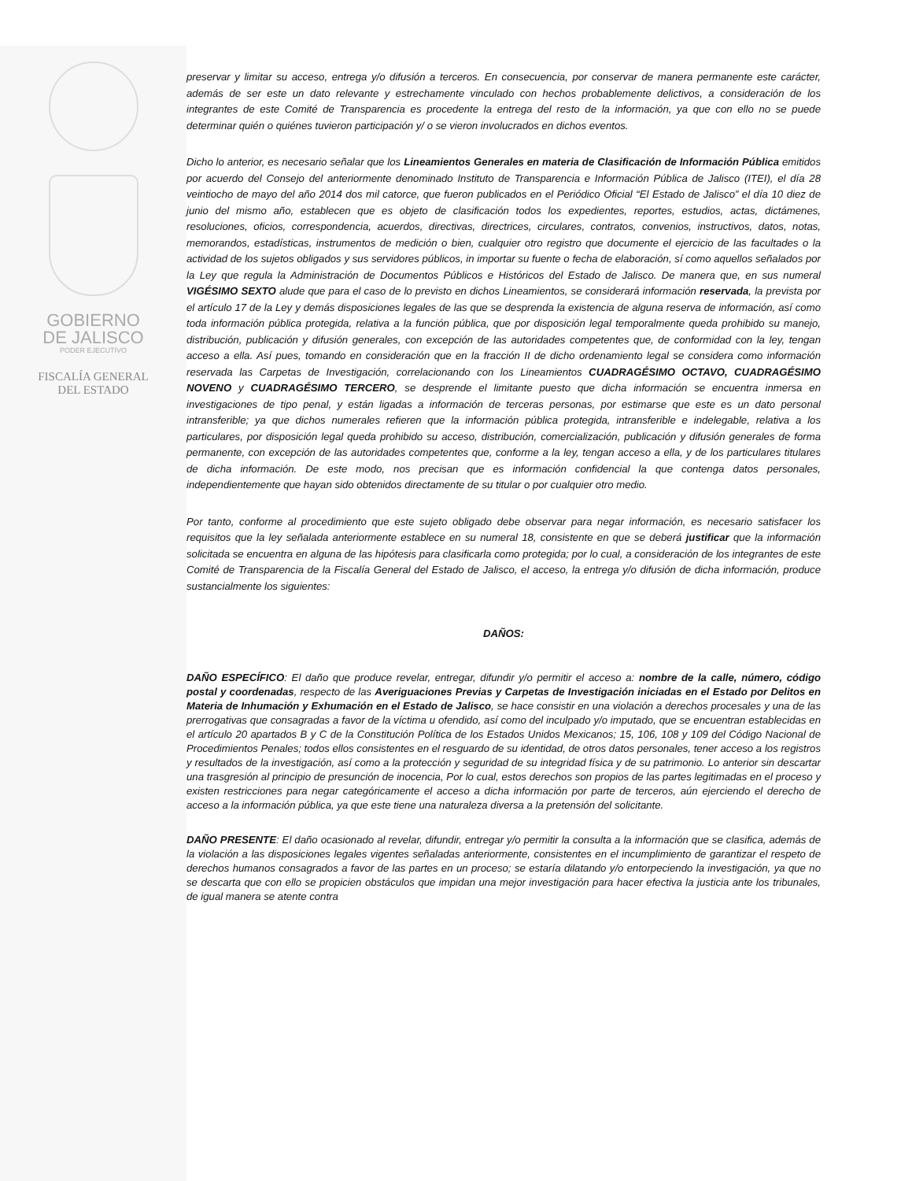GOBIERNO
DE JALISCO
PODER EJECUTIVO
FISCALÍA GENERAL
DEL ESTADO
preservar y limitar su acceso, entrega y/o difusión a terceros. En consecuencia, por conservar de manera permanente este carácter, además de ser este un dato relevante y estrechamente vinculado con hechos probablemente delictivos, a consideración de los integrantes de este Comité de Transparencia es procedente la entrega del resto de la información, ya que con ello no se puede determinar quién o quiénes tuvieron participación y/ o se vieron involucrados en dichos eventos.
Dicho lo anterior, es necesario señalar que los Lineamientos Generales en materia de Clasificación de Información Pública emitidos por acuerdo del Consejo del anteriormente denominado Instituto de Transparencia e Información Pública de Jalisco (ITEI), el día 28 veintiocho de mayo del año 2014 dos mil catorce, que fueron publicados en el Periódico Oficial “El Estado de Jalisco” el día 10 diez de junio del mismo año, establecen que es objeto de clasificación todos los expedientes, reportes, estudios, actas, dictámenes, resoluciones, oficios, correspondencia, acuerdos, directivas, directrices, circulares, contratos, convenios, instructivos, datos, notas, memorandos, estadísticas, instrumentos de medición o bien, cualquier otro registro que documente el ejercicio de las facultades o la actividad de los sujetos obligados y sus servidores públicos, in importar su fuente o fecha de elaboración, sí como aquellos señalados por la Ley que regula la Administración de Documentos Públicos e Históricos del Estado de Jalisco. De manera que, en sus numeral VIGÉSIMO SEXTO alude que para el caso de lo previsto en dichos Lineamientos, se considerará información reservada, la prevista por el artículo 17 de la Ley y demás disposiciones legales de las que se desprenda la existencia de alguna reserva de información, así como toda información pública protegida, relativa a la función pública, que por disposición legal temporalmente queda prohibido su manejo, distribución, publicación y difusión generales, con excepción de las autoridades competentes que, de conformidad con la ley, tengan acceso a ella. Así pues, tomando en consideración que en la fracción II de dicho ordenamiento legal se considera como información reservada las Carpetas de Investigación, correlacionando con los Lineamientos CUADRAGÉSIMO OCTAVO, CUADRAGÉSIMO NOVENO y CUADRAGÉSIMO TERCERO, se desprende el limitante puesto que dicha información se encuentra inmersa en investigaciones de tipo penal, y están ligadas a información de terceras personas, por estimarse que este es un dato personal intransferible; ya que dichos numerales refieren que la información pública protegida, intransferible e indelegable, relativa a los particulares, por disposición legal queda prohibido su acceso, distribución, comercialización, publicación y difusión generales de forma permanente, con excepción de las autoridades competentes que, conforme a la ley, tengan acceso a ella, y de los particulares titulares de dicha información. De este modo, nos precisan que es información confidencial la que contenga datos personales, independientemente que hayan sido obtenidos directamente de su titular o por cualquier otro medio.
Por tanto, conforme al procedimiento que este sujeto obligado debe observar para negar información, es necesario satisfacer los requisitos que la ley señalada anteriormente establece en su numeral 18, consistente en que se deberá justificar que la información solicitada se encuentra en alguna de las hipótesis para clasificarla como protegida; por lo cual, a consideración de los integrantes de este Comité de Transparencia de la Fiscalía General del Estado de Jalisco, el acceso, la entrega y/o difusión de dicha información, produce sustancialmente los siguientes:
DAÑOS:
DAÑO ESPECÍFICO: El daño que produce revelar, entregar, difundir y/o permitir el acceso a: nombre de la calle, número, código postal y coordenadas, respecto de las Averiguaciones Previas y Carpetas de Investigación iniciadas en el Estado por Delitos en Materia de Inhumación y Exhumación en el Estado de Jalisco, se hace consistir en una violación a derechos procesales y una de las prerrogativas que consagradas a favor de la víctima u ofendido, así como del inculpado y/o imputado, que se encuentran establecidas en el artículo 20 apartados B y C de la Constitución Política de los Estados Unidos Mexicanos; 15, 106, 108 y 109 del Código Nacional de Procedimientos Penales; todos ellos consistentes en el resguardo de su identidad, de otros datos personales, tener acceso a los registros y resultados de la investigación, así como a la protección y seguridad de su integridad física y de su patrimonio. Lo anterior sin descartar una trasgresión al principio de presunción de inocencia, Por lo cual, estos derechos son propios de las partes legitimadas en el proceso y existen restricciones para negar categóricamente el acceso a dicha información por parte de terceros, aún ejerciendo el derecho de acceso a la información pública, ya que este tiene una naturaleza diversa a la pretensión del solicitante.
DAÑO PRESENTE: El daño ocasionado al revelar, difundir, entregar y/o permitir la consulta a la información que se clasifica, además de la violación a las disposiciones legales vigentes señaladas anteriormente, consistentes en el incumplimiento de garantizar el respeto de derechos humanos consagrados a favor de las partes en un proceso; se estaría dilatando y/o entorpeciendo la investigación, ya que no se descarta que con ello se propicien obstáculos que impidan una mejor investigación para hacer efectiva la justicia ante los tribunales, de igual manera se atente contra